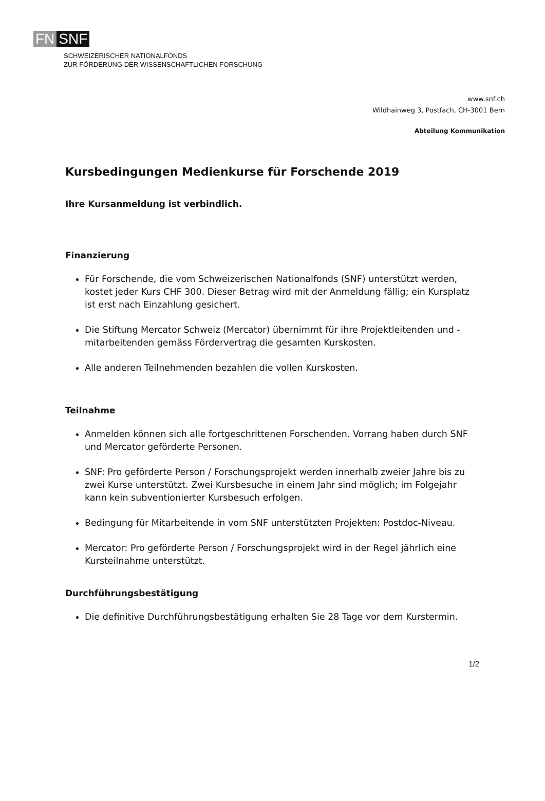FN SNF
SCHWEIZERISCHER NATIONALFONDS
ZUR FÖRDERUNG DER WISSENSCHAFTLICHEN FORSCHUNG
www.snf.ch
Wildhainweg 3, Postfach, CH-3001 Bern
Abteilung Kommunikation
Kursbedingungen Medienkurse für Forschende 2019
Ihre Kursanmeldung ist verbindlich.
Finanzierung
Für Forschende, die vom Schweizerischen Nationalfonds (SNF) unterstützt werden, kostet jeder Kurs CHF 300. Dieser Betrag wird mit der Anmeldung fällig; ein Kursplatz ist erst nach Einzahlung gesichert.
Die Stiftung Mercator Schweiz (Mercator) übernimmt für ihre Projektleitenden und -mitarbeitenden gemäss Fördervertrag die gesamten Kurskosten.
Alle anderen Teilnehmenden bezahlen die vollen Kurskosten.
Teilnahme
Anmelden können sich alle fortgeschrittenen Forschenden. Vorrang haben durch SNF und Mercator geförderte Personen.
SNF: Pro geförderte Person / Forschungsprojekt werden innerhalb zweier Jahre bis zu zwei Kurse unterstützt. Zwei Kursbesuche in einem Jahr sind möglich; im Folgejahr kann kein subventionierter Kursbesuch erfolgen.
Bedingung für Mitarbeitende in vom SNF unterstützten Projekten: Postdoc-Niveau.
Mercator: Pro geförderte Person / Forschungsprojekt wird in der Regel jährlich eine Kursteilnahme unterstützt.
Durchführungsbestätigung
Die definitive Durchführungsbestätigung erhalten Sie 28 Tage vor dem Kurstermin.
1/2